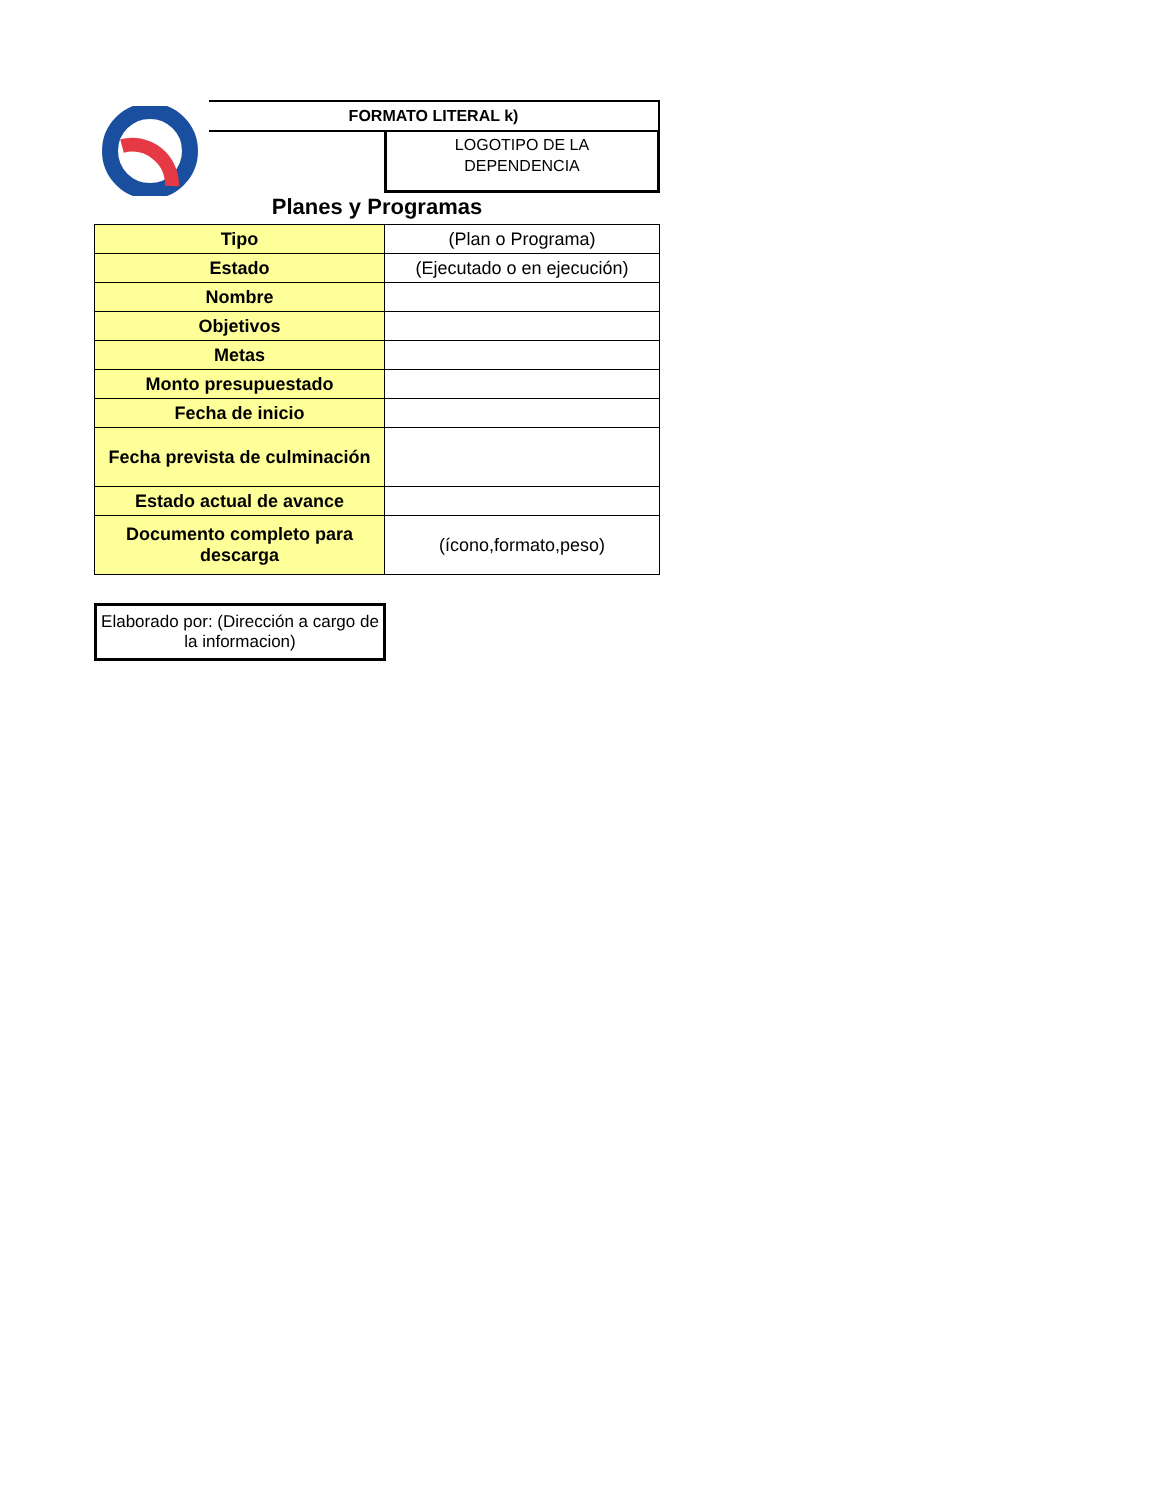FORMATO LITERAL k)
LOGOTIPO DE LA
DEPENDENCIA
Planes y Programas
| Tipo | (Plan o Programa) |
| Estado | (Ejecutado o en ejecución) |
| Nombre | |
| Objetivos | |
| Metas | |
| Monto presupuestado | |
| Fecha de inicio | |
| Fecha prevista de culminación | |
| Estado actual de avance | |
| Documento completo para descarga | (ícono,formato,peso) |
Elaborado por: (Dirección a cargo de la informacion)